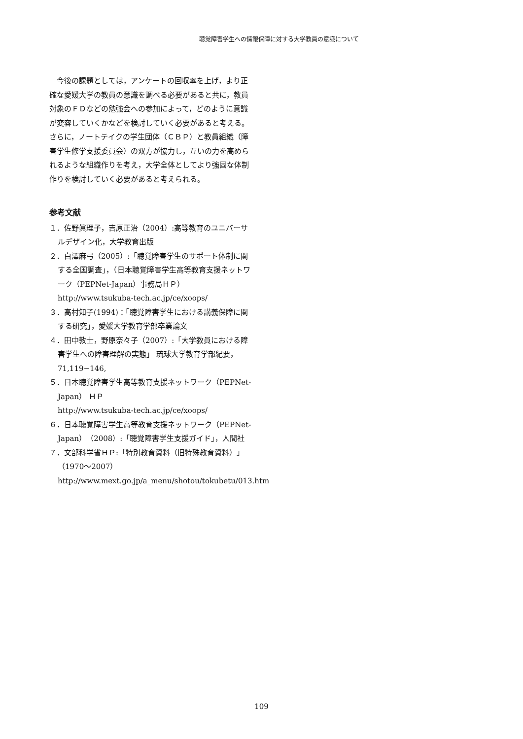聴覚障害学生への情報保障に対する大学教員の意識について
今後の課題としては，アンケートの回収率を上げ，より正確な愛媛大学の教員の意識を調べる必要があると共に，教員対象のＦＤなどの勉強会への参加によって，どのように意識が変容していくかなどを検討していく必要があると考える。さらに，ノートテイクの学生団体（ＣＢＰ）と教員組織（障害学生修学支援委員会）の双方が協力し，互いの力を高められるような組織作りを考え，大学全体としてより強固な体制作りを検討していく必要があると考えられる。
参考文献
１．佐野眞理子，吉原正治（2004）:高等教育のユニバーサルデザイン化，大学教育出版
２．白澤麻弓（2005）:「聴覚障害学生のサポート体制に関する全国調査」，（日本聴覚障害学生高等教育支援ネットワーク（PEPNet-Japan）事務局ＨＰ）
http://www.tsukuba-tech.ac.jp/ce/xoops/
３．高村知子(1994)：「聴覚障害学生における講義保障に関する研究」，愛媛大学教育学部卒業論文
４．田中敦士，野原奈々子（2007）:「大学教員における障害学生への障害理解の実態」 琉球大学教育学部紀要， 71,119−146,
５．日本聴覚障害学生高等教育支援ネットワーク（PEPNet-Japan） ＨＰ
http://www.tsukuba-tech.ac.jp/ce/xoops/
６．日本聴覚障害学生高等教育支援ネットワーク（PEPNet-Japan）（2008）:「聴覚障害学生支援ガイド」，人間社
７．文部科学省ＨＰ:「特別教育資料（旧特殊教育資料）」（1970～2007）
http://www.mext.go.jp/a_menu/shotou/tokubetu/013.htm
109